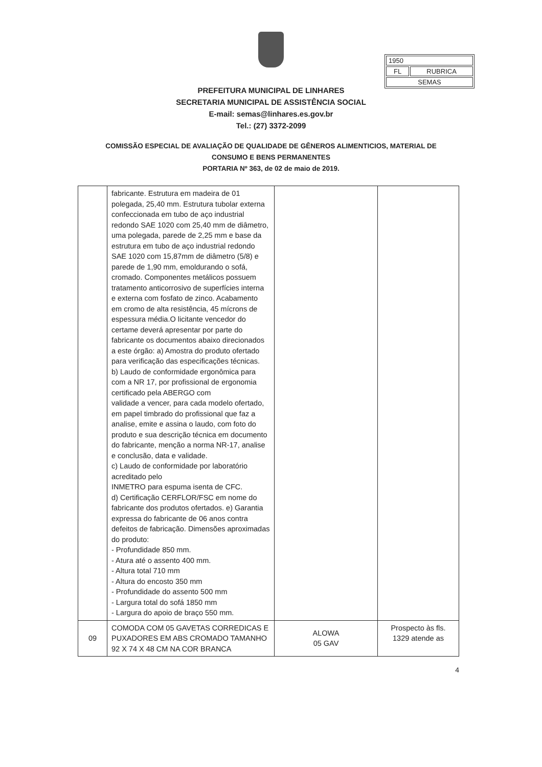| 1950 | |
| FL | RUBRICA |
| SEMAS | |
PREFEITURA MUNICIPAL DE LINHARES
SECRETARIA MUNICIPAL DE ASSISTÊNCIA SOCIAL
E-mail: semas@linhares.es.gov.br
Tel.: (27) 3372-2099
COMISSÃO ESPECIAL DE AVALIAÇÃO DE QUALIDADE DE GÊNEROS ALIMENTICIOS, MATERIAL DE
CONSUMO E BENS PERMANENTES
PORTARIA Nº 363, de 02 de maio de 2019.
| | fabricante. Estrutura em madeira de 01 polegada, 25,40 mm. Estrutura tubolar externa confeccionada em tubo de aço industrial redondo SAE 1020 com 25,40 mm de diâmetro, uma polegada, parede de 2,25 mm e base da estrutura em tubo de aço industrial redondo SAE 1020 com 15,87mm de diâmetro (5/8) e parede de 1,90 mm, emoldurando o sofá, cromado. Componentes metálicos possuem tratamento anticorrosivo de superfícies interna e externa com fosfato de zinco. Acabamento em cromo de alta resistência, 45 mícrons de espessura média.O licitante vencedor do certame deverá apresentar por parte do fabricante os documentos abaixo direcionados a este órgão: a) Amostra do produto ofertado para verificação das especificações técnicas. b) Laudo de conformidade ergonômica para com a NR 17, por profissional de ergonomia certificado pela ABERGO com validade a vencer, para cada modelo ofertado, em papel timbrado do profissional que faz a analise, emite e assina o laudo, com foto do produto e sua descrição técnica em documento do fabricante, menção a norma NR-17, analise e conclusão, data e validade. c) Laudo de conformidade por laboratório acreditado pelo INMETRO para espuma isenta de CFC. d) Certificação CERFLOR/FSC em nome do fabricante dos produtos ofertados. e) Garantia expressa do fabricante de 06 anos contra defeitos de fabricação. Dimensões aproximadas do produto: - Profundidade 850 mm. - Atura até o assento 400 mm. - Altura total 710 mm - Altura do encosto 350 mm - Profundidade do assento 500 mm - Largura total do sofá 1850 mm - Largura do apoio de braço 550 mm. | | |
| 09 | COMODA COM 05 GAVETAS CORREDICAS E PUXADORES EM ABS CROMADO TAMANHO 92 X 74 X 48 CM NA COR BRANCA | ALOWA 05 GAV | Prospecto às fls. 1329 atende as |
4